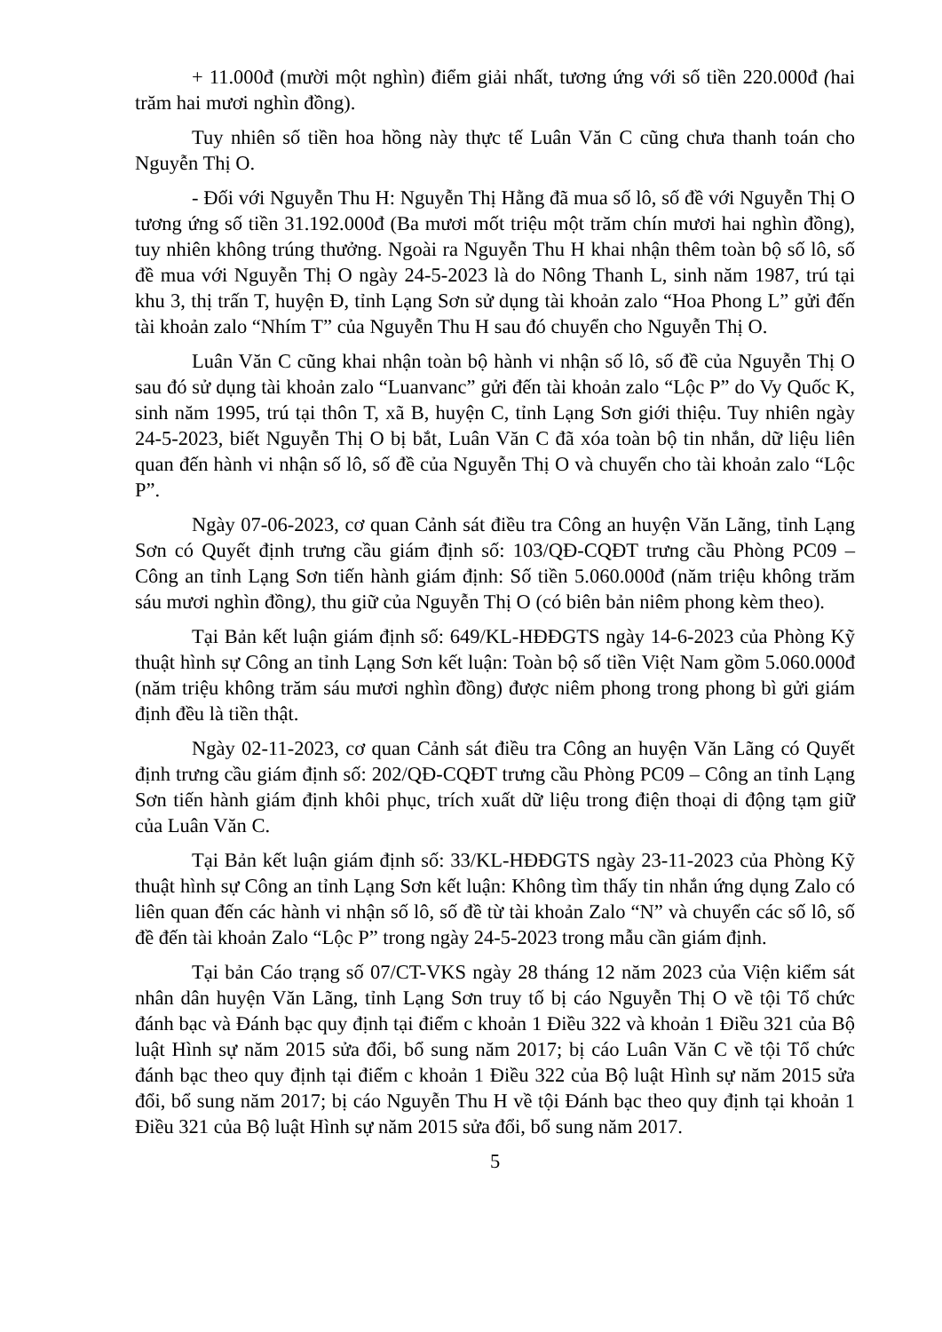+ 11.000đ (mười một nghìn) điểm giải nhất, tương ứng với số tiền 220.000đ (hai trăm hai mươi nghìn đồng).
Tuy nhiên số tiền hoa hồng này thực tế Luân Văn C cũng chưa thanh toán cho Nguyễn Thị O.
- Đối với Nguyễn Thu H: Nguyễn Thị Hằng đã mua số lô, số đề với Nguyễn Thị O tương ứng số tiền 31.192.000đ (Ba mươi mốt triệu một trăm chín mươi hai nghìn đồng), tuy nhiên không trúng thưởng. Ngoài ra Nguyễn Thu H khai nhận thêm toàn bộ số lô, số đề mua với Nguyễn Thị O ngày 24-5-2023 là do Nông Thanh L, sinh năm 1987, trú tại khu 3, thị trấn T, huyện Đ, tỉnh Lạng Sơn sử dụng tài khoản zalo “Hoa Phong L” gửi đến tài khoản zalo “Nhím T” của Nguyễn Thu H sau đó chuyển cho Nguyễn Thị O.
Luân Văn C cũng khai nhận toàn bộ hành vi nhận số lô, số đề của Nguyễn Thị O sau đó sử dụng tài khoản zalo “Luanvanc” gửi đến tài khoản zalo “Lộc P” do Vy Quốc K, sinh năm 1995, trú tại thôn T, xã B, huyện C, tỉnh Lạng Sơn giới thiệu. Tuy nhiên ngày 24-5-2023, biết Nguyễn Thị O bị bắt, Luân Văn C đã xóa toàn bộ tin nhắn, dữ liệu liên quan đến hành vi nhận số lô, số đề của Nguyễn Thị O và chuyển cho tài khoản zalo “Lộc P”.
Ngày 07-06-2023, cơ quan Cảnh sát điều tra Công an huyện Văn Lãng, tỉnh Lạng Sơn có Quyết định trưng cầu giám định số: 103/QĐ-CQĐT trưng cầu Phòng PC09 – Công an tỉnh Lạng Sơn tiến hành giám định: Số tiền 5.060.000đ (năm triệu không trăm sáu mươi nghìn đồng), thu giữ của Nguyễn Thị O (có biên bản niêm phong kèm theo).
Tại Bản kết luận giám định số: 649/KL-HĐĐGTS ngày 14-6-2023 của Phòng Kỹ thuật hình sự Công an tỉnh Lạng Sơn kết luận: Toàn bộ số tiền Việt Nam gồm 5.060.000đ (năm triệu không trăm sáu mươi nghìn đồng) được niêm phong trong phong bì gửi giám định đều là tiền thật.
Ngày 02-11-2023, cơ quan Cảnh sát điều tra Công an huyện Văn Lãng có Quyết định trưng cầu giám định số: 202/QĐ-CQĐT trưng cầu Phòng PC09 – Công an tỉnh Lạng Sơn tiến hành giám định khôi phục, trích xuất dữ liệu trong điện thoại di động tạm giữ của Luân Văn C.
Tại Bản kết luận giám định số: 33/KL-HĐĐGTS ngày 23-11-2023 của Phòng Kỹ thuật hình sự Công an tỉnh Lạng Sơn kết luận: Không tìm thấy tin nhắn ứng dụng Zalo có liên quan đến các hành vi nhận số lô, số đề từ tài khoản Zalo “N” và chuyển các số lô, số đề đến tài khoản Zalo “Lộc P” trong ngày 24-5-2023 trong mẫu cần giám định.
Tại bản Cáo trạng số 07/CT-VKS ngày 28 tháng 12 năm 2023 của Viện kiểm sát nhân dân huyện Văn Lãng, tỉnh Lạng Sơn truy tố bị cáo Nguyễn Thị O về tội Tổ chức đánh bạc và Đánh bạc quy định tại điểm c khoản 1 Điều 322 và khoản 1 Điều 321 của Bộ luật Hình sự năm 2015 sửa đổi, bổ sung năm 2017; bị cáo Luân Văn C về tội Tổ chức đánh bạc theo quy định tại điểm c khoản 1 Điều 322 của Bộ luật Hình sự năm 2015 sửa đổi, bổ sung năm 2017; bị cáo Nguyễn Thu H về tội Đánh bạc theo quy định tại khoản 1 Điều 321 của Bộ luật Hình sự năm 2015 sửa đổi, bổ sung năm 2017.
5